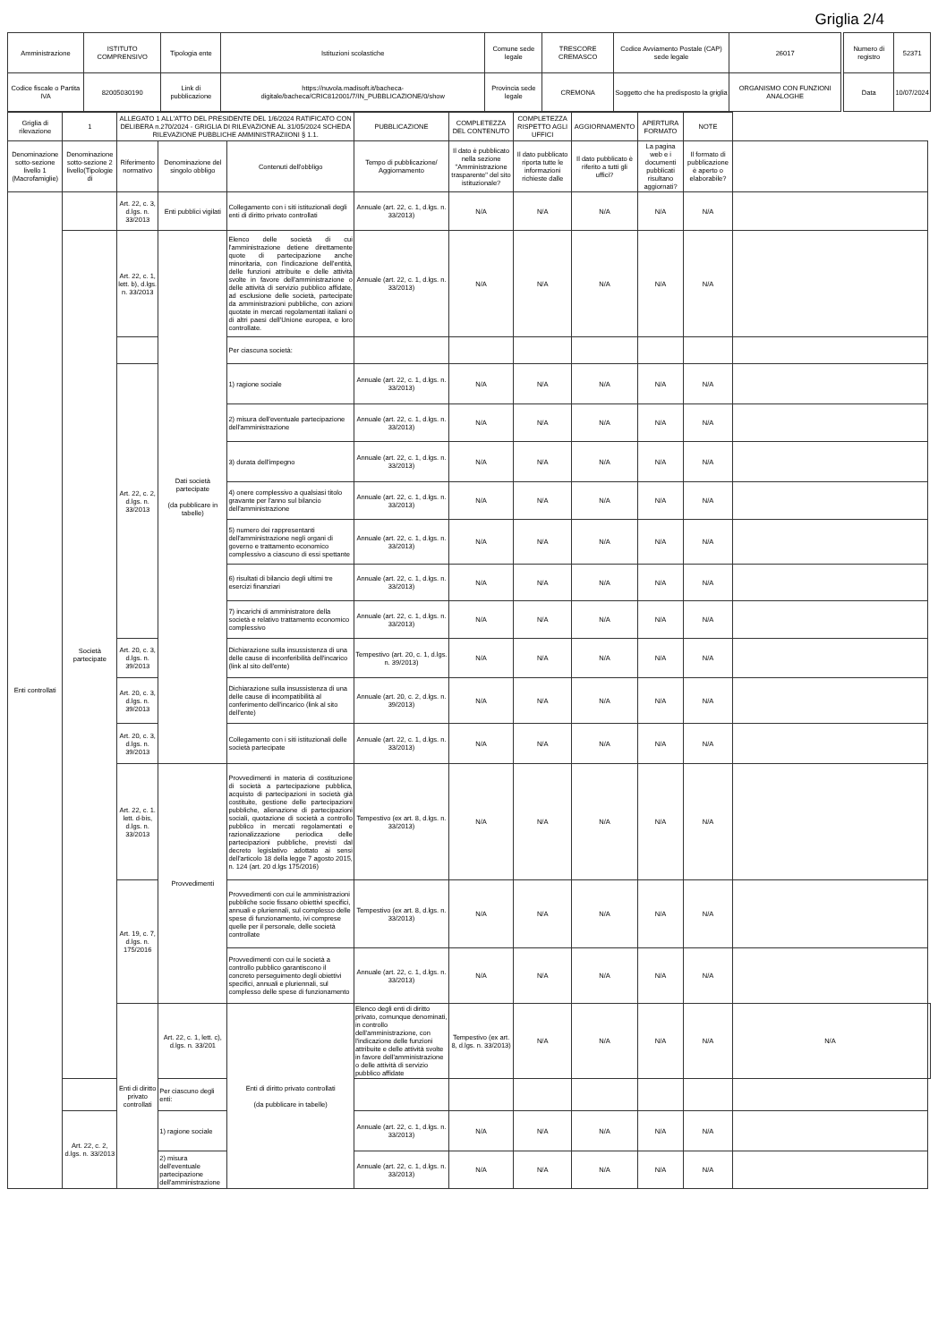Griglia 2/4
| Amministrazione | ISTITUTO COMPRENSIVO | Tipologia ente | Istituzioni scolastiche | Comune sede legale | TRESCORE CREMASCO | Codice Avviamento Postale (CAP) sede legale | 26017 | | Numero di registro | 52371 |
| Codice fiscale o Partita IVA | 82005030190 | Link di pubblicazione | https://nuvola.madisoft.it/bacheca-digitale/bacheca/CRIC812001/7/IN_PUBBLICAZIONE/0/show | Provincia sede legale | CREMONA | Soggetto che ha predisposto la griglia | ORGANISMO CON FUNZIONI ANALOGHE | | Data | 10/07/2024 |
| Griglia di rilevazione | 1 | ALLEGATO 1 ALL'ATTO DEL PRESIDENTE DEL 1/6/2024 RATIFICATO CON DELIBERA n.270/2024 - GRIGLIA DI RILEVAZIONE AL 31/05/2024 SCHEDA RILEVAZIONE PUBBLICHE AMMINISTRAZIIONI § 1.1. | | | PUBBLICAZIONE | COMPLETEZZA DEL CONTENUTO | COMPLETEZZA RISPETTO AGLI UFFICI | AGGIORNAMENTO | APERTURA FORMATO | NOTE | | |
| Denominazione sotto-sezione livello 1 (Macrofamiglie) | Denominazione sotto-sezione 2 livello(Tipologie di | Riferimento normativo | Denominazione del singolo obbligo | Contenuti dell'obbligo | Tempo di pubblicazione/ Aggiornamento | Il dato è pubblicato nella sezione "Amministrazione trasparente" del sito istituzionale? | Il dato pubblicato riporta tutte le informazioni richieste dalle | Il dato pubblicato è riferito a tutti gli uffici? | La pagina web e i documenti pubblicati risultano aggiornati? | Il formato di pubblicazione è aperto o elaborabile? | | |
| Enti controllati | | Art. 22, c. 3, d.lgs. n. 33/2013 | Enti pubblici vigilati | Collegamento con i siti istituzionali degli enti di diritto privato controllati | Annuale (art. 22, c. 1, d.lgs. n. 33/2013) | N/A | N/A | N/A | N/A | N/A | | |
| | Società partecipate | Art. 22, c. 1, lett. b), d.lgs. n. 33/2013 | Dati società partecipate (da pubblicare in tabelle) | Elenco delle società di cui l'amministrazione detiene direttamente quote di partecipazione anche minoritaria, con l'indicazione dell'entità, delle funzioni attribuite e delle attività svolte in favore dell'amministrazione o delle attività di servizio pubblico affidate, ad esclusione delle società, partecipate da amministrazioni pubbliche, con azioni quotate in mercati regolamentati italiani o di altri paesi dell'Unione europea, e loro controllate. | Annuale (art. 22, c. 1, d.lgs. n. 33/2013) | N/A | N/A | N/A | N/A | N/A | | |
| | | | | Per ciascuna società: | | | | | | | | |
| | | Art. 22, c. 2, d.lgs. n. 33/2013 | | 1) ragione sociale | Annuale (art. 22, c. 1, d.lgs. n. 33/2013) | N/A | N/A | N/A | N/A | N/A | | |
| | | | | 2) misura dell'eventuale partecipazione dell'amministrazione | Annuale (art. 22, c. 1, d.lgs. n. 33/2013) | N/A | N/A | N/A | N/A | N/A | | |
| | | | | 3) durata dell'impegno | Annuale (art. 22, c. 1, d.lgs. n. 33/2013) | N/A | N/A | N/A | N/A | N/A | | |
| | | | | 4) onere complessivo a qualsiasi titolo gravante per l'anno sul bilancio dell'amministrazione | Annuale (art. 22, c. 1, d.lgs. n. 33/2013) | N/A | N/A | N/A | N/A | N/A | | |
| | | | | 5) numero dei rappresentanti dell'amministrazione negli organi di governo e trattamento economico complessivo a ciascuno di essi spettante | Annuale (art. 22, c. 1, d.lgs. n. 33/2013) | N/A | N/A | N/A | N/A | N/A | | |
| | | | | 6) risultati di bilancio degli ultimi tre esercizi finanziari | Annuale (art. 22, c. 1, d.lgs. n. 33/2013) | N/A | N/A | N/A | N/A | N/A | | |
| | | | | 7) incarichi di amministratore della società e relativo trattamento economico complessivo | Annuale (art. 22, c. 1, d.lgs. n. 33/2013) | N/A | N/A | N/A | N/A | N/A | | |
| | | Art. 20, c. 3, d.lgs. n. 39/2013 | | Dichiarazione sulla insussistenza di una delle cause di inconferibilità dell'incarico (link al sito dell'ente) | Tempestivo (art. 20, c. 1, d.lgs. n. 39/2013) | N/A | N/A | N/A | N/A | N/A | | |
| | | Art. 20, c. 3, d.lgs. n. 39/2013 | | Dichiarazione sulla insussistenza di una delle cause di incompatibilità al conferimento dell'incarico (link al sito dell'ente) | Annuale (art. 20, c. 2, d.lgs. n. 39/2013) | N/A | N/A | N/A | N/A | N/A | | |
| | | Art. 20, c. 3, d.lgs. n. 39/2013 | | Collegamento con i siti istituzionali delle società partecipate | Annuale (art. 22, c. 1, d.lgs. n. 33/2013) | N/A | N/A | N/A | N/A | N/A | | |
| | | Art. 22, c. 1. lett. d-bis, d.lgs. n. 33/2013 | Provvedimenti | Provvedimenti in materia di costituzione di società a partecipazione pubblica, acquisto di partecipazioni in società già costituite, gestione delle partecipazioni pubbliche, alienazione di partecipazioni sociali, quotazione di società a controllo pubblico in mercati regolamentati e razionalizzazione periodica delle partecipazioni pubbliche, previsti dal decreto legislativo adottato ai sensi dell'articolo 18 della legge 7 agosto 2015, n. 124 (art. 20 d.lgs 175/2016) | Tempestivo (ex art. 8, d.lgs. n. 33/2013) | N/A | N/A | N/A | N/A | N/A | | |
| | | Art. 19, c. 7, d.lgs. n. 175/2016 | | Provvedimenti con cui le amministrazioni pubbliche socie fissano obiettivi specifici, annuali e pluriennali, sul complesso delle spese di funzionamento, ivi comprese quelle per il personale, delle società controllate | Tempestivo (ex art. 8, d.lgs. n. 33/2013) | N/A | N/A | N/A | N/A | N/A | | |
| | | | | Provvedimenti con cui le società a controllo pubblico garantiscono il concreto perseguimento degli obiettivi specifici, annuali e pluriennali, sul complesso delle spese di funzionamento | Annuale (art. 22, c. 1, d.lgs. n. 33/2013) | N/A | N/A | N/A | N/A | N/A | | |
| | | Enti di diritto privato controllati | Art. 22, c. 1, lett. c), d.lgs. n. 33/201 | Enti di diritto privato controllati (da pubblicare in tabelle) | Elenco degli enti di diritto privato, comunque denominati, in controllo dell'amministrazione, con l'indicazione delle funzioni attribuite e delle attività svolte in favore dell'amministrazione o delle attività di servizio pubblico affidate | Tempestivo (ex art. 8, d.lgs. n. 33/2013) | N/A | N/A | N/A | N/A | N/A | |
| | | | Per ciascuno degli enti: | | | | | | | | | |
| | Art. 22, c. 2, d.lgs. n. 33/2013 | | 1) ragione sociale | | Annuale (art. 22, c. 1, d.lgs. n. 33/2013) | N/A | N/A | N/A | N/A | N/A | | |
| | | | 2) misura dell'eventuale partecipazione dell'amministrazione | | Annuale (art. 22, c. 1, d.lgs. n. 33/2013) | N/A | N/A | N/A | N/A | N/A | | |